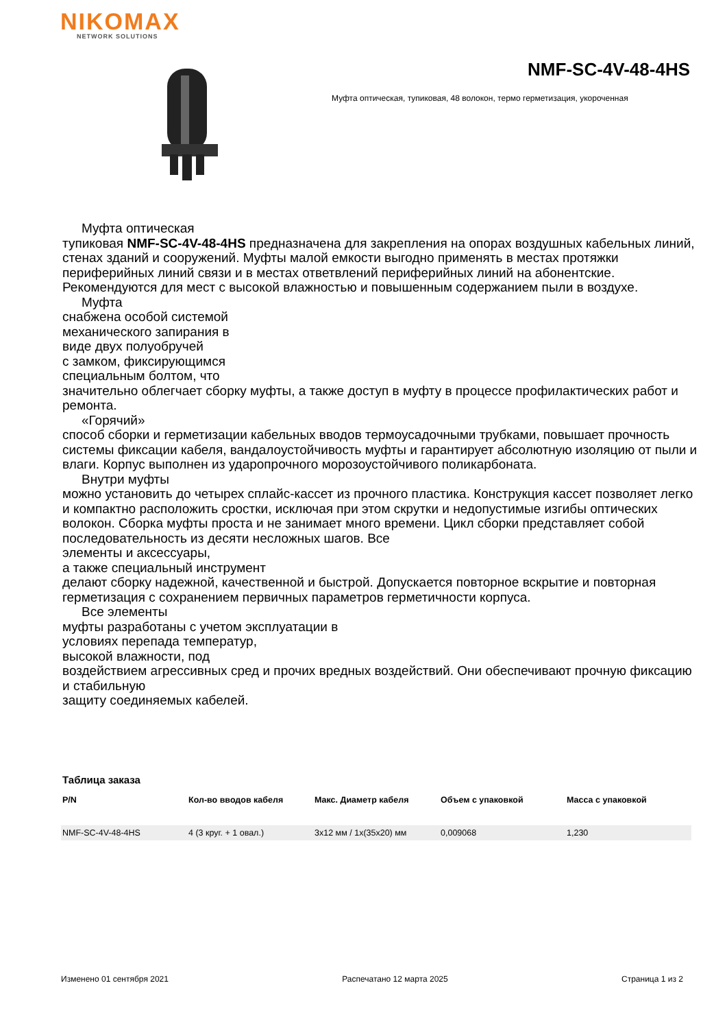NIKOMAX
NETWORK SOLUTIONS
NMF-SC-4V-48-4HS
Муфта оптическая, тупиковая, 48 волокон, термо герметизация, укороченная
Муфта оптическая
тупиковая NMF-SC-4V-48-4HS предназначена для закрепления на опорах воздушных кабельных линий, стенах зданий и сооружений. Муфты малой емкости выгодно применять в местах протяжки периферийных линий связи и в местах ответвлений периферийных линий на абонентские. Рекомендуются для мест с высокой влажностью и повышенным содержанием пыли в воздухе.
Муфта
снабжена особой системой
механического запирания в
виде двух полуобручей
с замком, фиксирующимся
специальным болтом, что
значительно облегчает сборку муфты, а также доступ в муфту в процессе профилактических работ и ремонта.
«Горячий»
способ сборки и герметизации кабельных вводов термоусадочными трубками, повышает прочность системы фиксации кабеля, вандалоустойчивость муфты и гарантирует абсолютную изоляцию от пыли и влаги. Корпус выполнен из ударопрочного морозоустойчивого поликарбоната.
Внутри муфты
можно установить до четырех сплайс-кассет из прочного пластика. Конструкция кассет позволяет легко и компактно расположить сростки, исключая при этом скрутки и недопустимые изгибы оптических волокон. Сборка муфты проста и не занимает много времени. Цикл сборки представляет собой последовательность из десяти несложных шагов. Все
элементы и аксессуары,
а также специальный инструмент
делают сборку надежной, качественной и быстрой. Допускается повторное вскрытие и повторная герметизация с сохранением первичных параметров герметичности корпуса.
Все элементы
муфты разработаны с учетом эксплуатации в
условиях перепада температур,
высокой влажности, под
воздействием агрессивных сред и прочих вредных воздействий. Они обеспечивают прочную фиксацию и стабильную
защиту соединяемых кабелей.
Таблица заказа
| P/N | Кол-во вводов кабеля | Макс. Диаметр кабеля | Объем с упаковкой | Масса с упаковкой |
| --- | --- | --- | --- | --- |
| NMF-SC-4V-48-4HS | 4 (3 круг. + 1 овал.) | 3x12 мм / 1x(35x20) мм | 0,009068 | 1,230 |
Изменено 01 сентября 2021 Распечатано 12 марта 2025 Страница 1 из 2